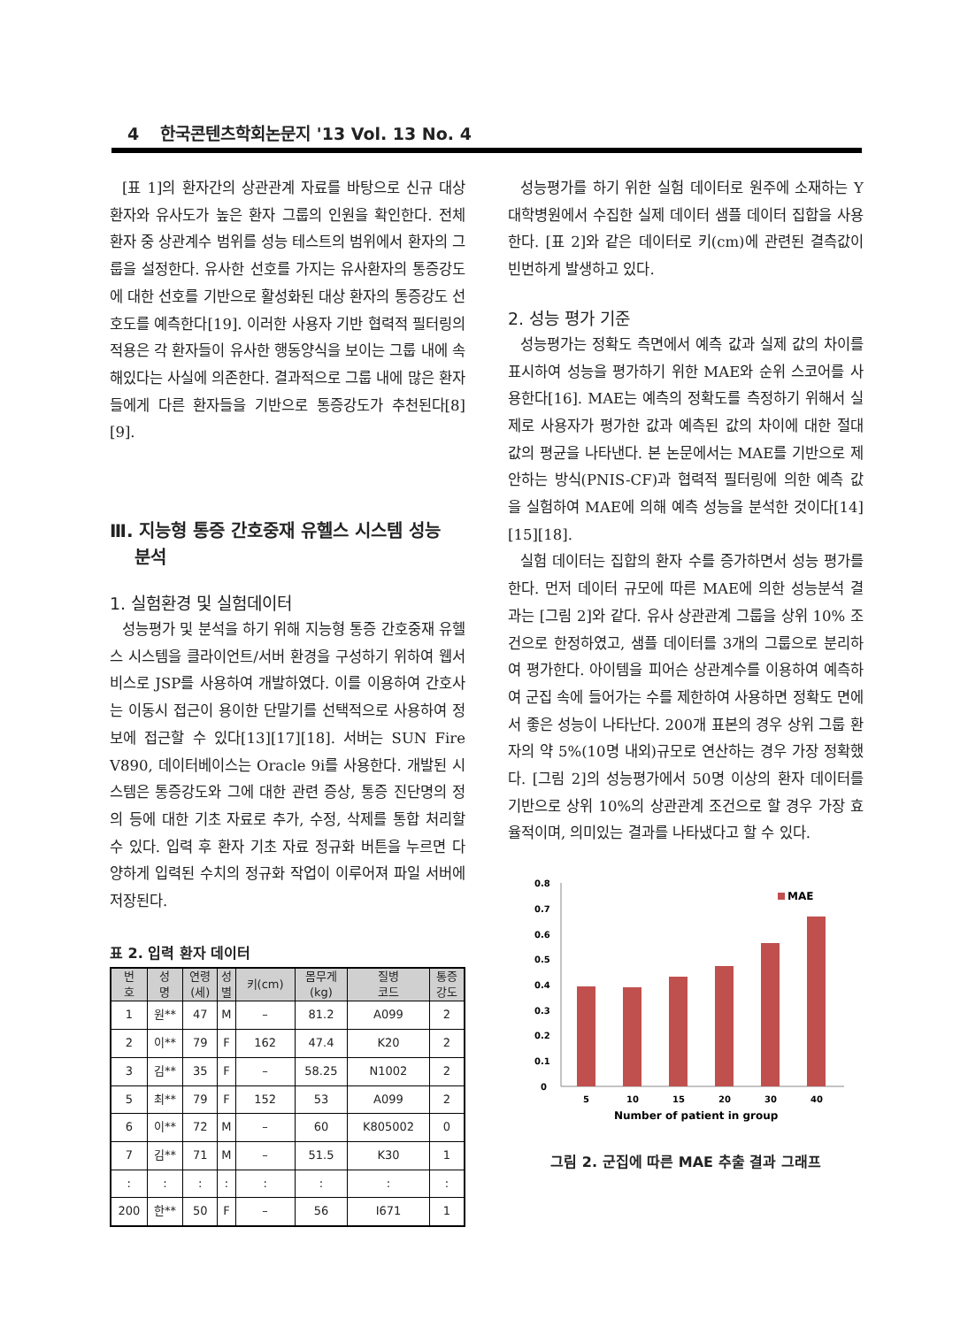4 한국콘텐츠학회논문지 '13 Vol. 13 No. 4
[표 1]의 환자간의 상관관계 자료를 바탕으로 신규 대상 환자와 유사도가 높은 환자 그룹의 인원을 확인한다. 전체 환자 중 상관계수 범위를 성능 테스트의 범위에서 환자의 그룹을 설정한다. 유사한 선호를 가지는 유사환자의 통증강도에 대한 선호를 기반으로 활성화된 대상 환자의 통증강도 선호도를 예측한다[19]. 이러한 사용자 기반 협력적 필터링의 적용은 각 환자들이 유사한 행동양식을 보이는 그룹 내에 속해있다는 사실에 의존한다. 결과적으로 그룹 내에 많은 환자들에게 다른 환자들을 기반으로 통증강도가 추천된다[8][9].
Ⅲ. 지능형 통증 간호중재 유헬스 시스템 성능
분석
1. 실험환경 및 실험데이터
성능평가 및 분석을 하기 위해 지능형 통증 간호중재 유헬스 시스템을 클라이언트/서버 환경을 구성하기 위하여 웹서비스로 JSP를 사용하여 개발하였다. 이를 이용하여 간호사는 이동시 접근이 용이한 단말기를 선택적으로 사용하여 정보에 접근할 수 있다[13][17][18]. 서버는 SUN Fire V890, 데이터베이스는 Oracle 9i를 사용한다. 개발된 시스템은 통증강도와 그에 대한 관련 증상, 통증 진단명의 정의 등에 대한 기초 자료로 추가, 수정, 삭제를 통합 처리할 수 있다. 입력 후 환자 기초 자료 정규화 버튼을 누르면 다양하게 입력된 수치의 정규화 작업이 이루어져 파일 서버에 저장된다.
표 2. 입력 환자 데이터
| 번 호 | 성 명 | 연령 (세) | 성 별 | 키(cm) | 몸무게 (kg) | 질병 코드 | 통증 강도 |
| --- | --- | --- | --- | --- | --- | --- | --- |
| 1 | 원** | 47 | M | – | 81.2 | A099 | 2 |
| 2 | 이** | 79 | F | 162 | 47.4 | K20 | 2 |
| 3 | 김** | 35 | F | – | 58.25 | N1002 | 2 |
| 5 | 최** | 79 | F | 152 | 53 | A099 | 2 |
| 6 | 이** | 72 | M | – | 60 | K805002 | 0 |
| 7 | 김** | 71 | M | – | 51.5 | K30 | 1 |
| : | : | : | : | : | : | : | : |
| 200 | 한** | 50 | F | – | 56 | I671 | 1 |
성능평가를 하기 위한 실험 데이터로 원주에 소재하는 Y대학병원에서 수집한 실제 데이터 샘플 데이터 집합을 사용한다. [표 2]와 같은 데이터로 키(cm)에 관련된 결측값이 빈번하게 발생하고 있다.
2. 성능 평가 기준
성능평가는 정확도 측면에서 예측 값과 실제 값의 차이를 표시하여 성능을 평가하기 위한 MAE와 순위 스코어를 사용한다[16]. MAE는 예측의 정확도를 측정하기 위해서 실제로 사용자가 평가한 값과 예측된 값의 차이에 대한 절대 값의 평균을 나타낸다. 본 논문에서는 MAE를 기반으로 제안하는 방식(PNIS-CF)과 협력적 필터링에 의한 예측 값을 실험하여 MAE에 의해 예측 성능을 분석한 것이다[14][15][18].
실험 데이터는 집합의 환자 수를 증가하면서 성능 평가를 한다. 먼저 데이터 규모에 따른 MAE에 의한 성능분석 결과는 [그림 2]와 같다. 유사 상관관계 그룹을 상위 10% 조건으로 한정하였고, 샘플 데이터를 3개의 그룹으로 분리하여 평가한다. 아이템을 피어슨 상관계수를 이용하여 예측하여 군집 속에 들어가는 수를 제한하여 사용하면 정확도 면에서 좋은 성능이 나타난다. 200개 표본의 경우 상위 그룹 환자의 약 5%(10명 내외)규모로 연산하는 경우 가장 정확했다. [그림 2]의 성능평가에서 50명 이상의 환자 데이터를 기반으로 상위 10%의 상관관계 조건으로 할 경우 가장 효율적이며, 의미있는 결과를 나타냈다고 할 수 있다.
0.8
0.7
0.6
0.5
0.4
0.3
0.2
0.1
0
5
10
15
20
30
40
MAE
Number of patient in group
그림 2. 군집에 따른 MAE 추출 결과 그래프